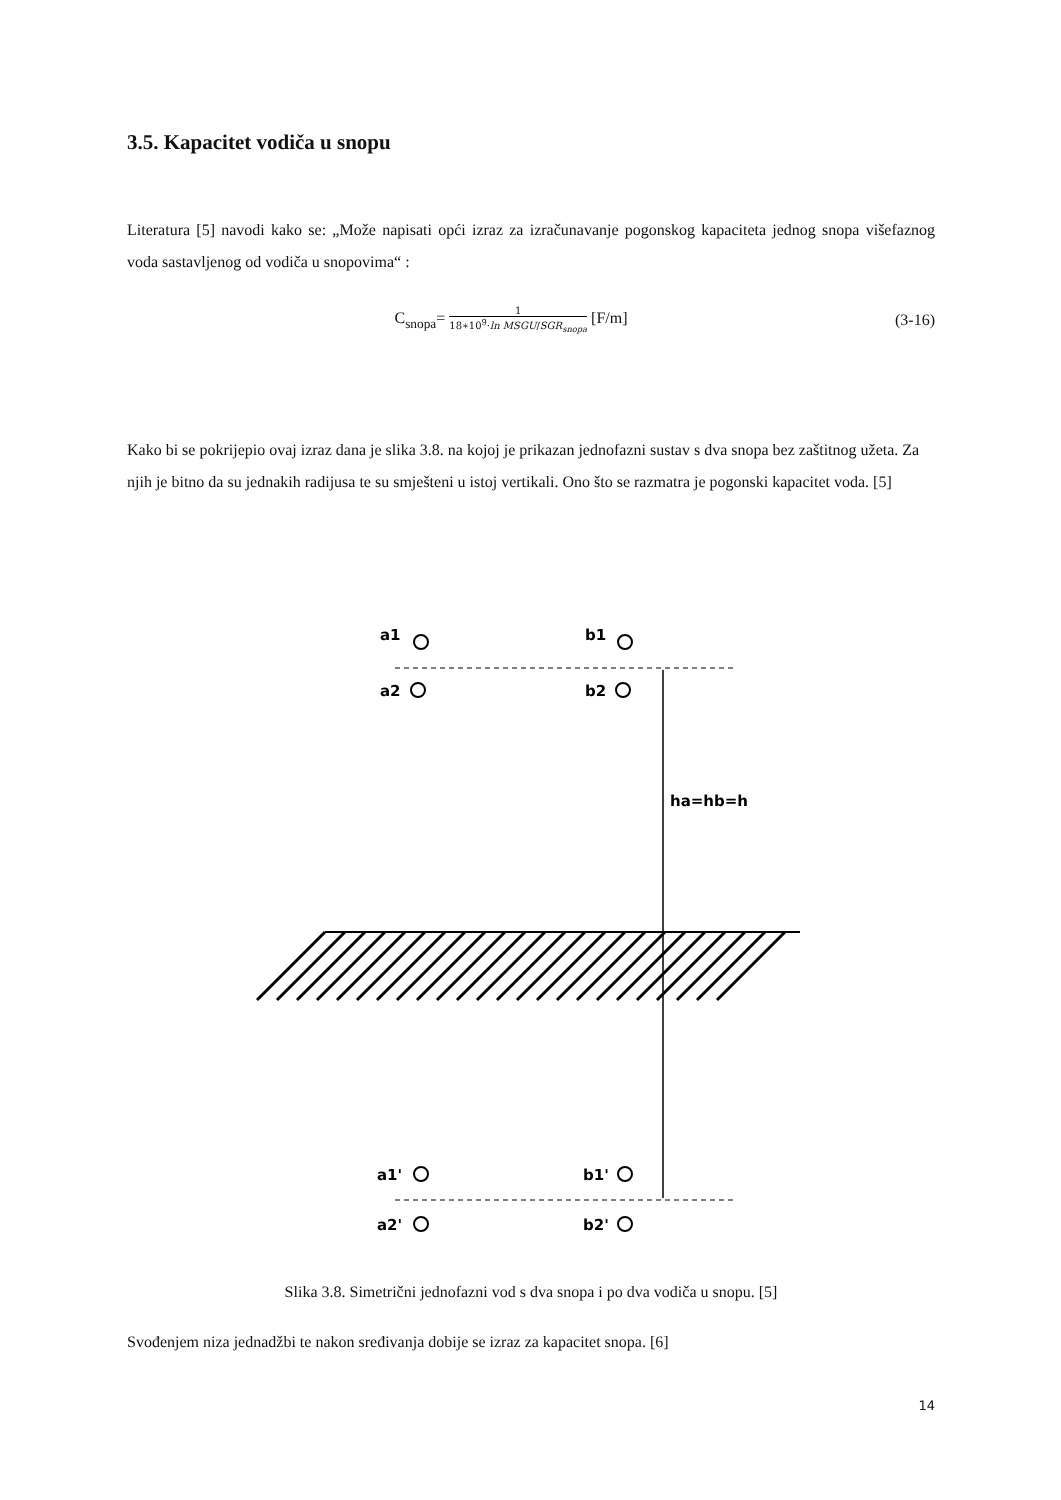3.5. Kapacitet vodiča u snopu
Literatura [5] navodi kako se: „Može napisati opći izraz za izračunavanje pogonskog kapaciteta jednog snopa višefaznog voda sastavljenog od vodiča u snopovima“ :
C<sub>snopa</sub>= 1 18∗10<sup>9</sup>·ln MSGU/SGR<sub>snopa</sub> [F/m] (3-16)
Kako bi se pokrijepio ovaj izraz dana je slika 3.8. na kojoj je prikazan jednofazni sustav s dva snopa bez zaštitnog užeta. Za njih je bitno da su jednakih radijusa te su smješteni u istoj vertikali. Ono što se razmatra je pogonski kapacitet voda. [5]
a1
b1
a2
b2
ha=hb=h
a1'
b1'
a2'
b2'
Slika 3.8. Simetrični jednofazni vod s dva snopa i po dva vodiča u snopu. [5]
Svođenjem niza jednadžbi te nakon sređivanja dobije se izraz za kapacitet snopa. [6]
14